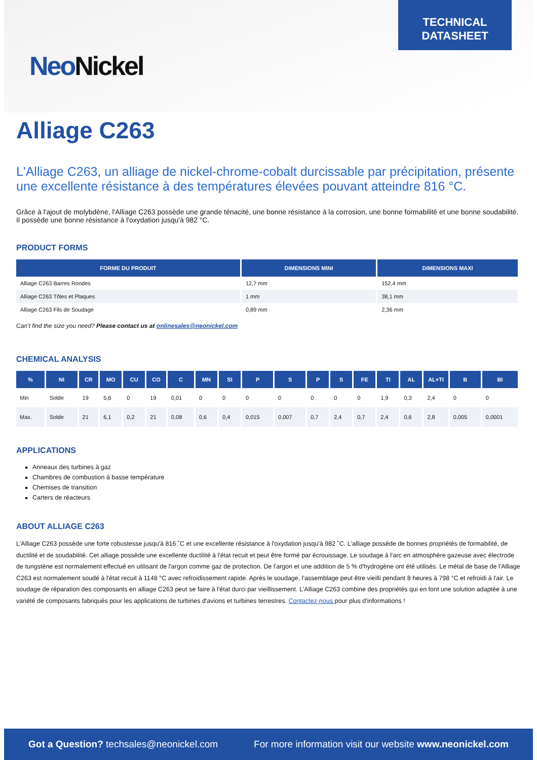Neo Nickel
TECHNICAL
DATASHEET
Alliage C263
L'Alliage C263, un alliage de nickel-chrome-cobalt durcissable par précipitation, présente une excellente résistance à des températures élevées pouvant atteindre 816 °C.
Grâce à l'ajout de molybdène, l'Alliage C263 possède une grande ténacité, une bonne résistance à la corrosion, une bonne formabilité et une bonne soudabilité. Il possède une bonne résistance à l'oxydation jusqu'à 982 °C.
PRODUCT FORMS
| FORME DU PRODUIT | DIMENSIONS MINI | DIMENSIONS MAXI |
| --- | --- | --- |
| Alliage C263 Barres Rondes | 12,7 mm | 152,4 mm |
| Alliage C263 Tôles et Plaques | 1 mm | 38,1 mm |
| Alliage C263 Fils de Soudage | 0,89 mm | 2,36 mm |
Can’t find the size you need? Please contact us at onlinesales@neonickel.com
CHEMICAL ANALYSIS
| % | NI | CR | MO | CU | CO | C | MN | SI | P | S | P | S | FE | TI | AL | AL+TI | B | BI |
| --- | --- | --- | --- | --- | --- | --- | --- | --- | --- | --- | --- | --- | --- | --- | --- | --- | --- | --- |
| Min | Solde | 19 | 5,6 | 0 | 19 | 0,01 | 0 | 0 | 0 | 0 | 0 | 0 | 0 | 1,9 | 0,3 | 2,4 | 0 | 0 |
| Max. | Solde | 21 | 6,1 | 0,2 | 21 | 0,08 | 0,6 | 0,4 | 0,015 | 0,007 | 0,7 | 2,4 | 0,7 | 2,4 | 0,6 | 2,8 | 0,005 | 0,0001 |
APPLICATIONS
Anneaux des turbines à gaz
Chambres de combustion à basse température
Chemises de transition
Carters de réacteurs
ABOUT ALLIAGE C263
L'Alliage C263 possède une forte robustesse jusqu'à 816 ˚C et une excellente résistance à l'oxydation jusqu'à 982 ˚C. L'alliage possède de bonnes propriétés de formabilité, de ductilité et de soudabilité. Cet alliage possède une excellente ductilité à l'état recuit et peut être formé par écrouissage. Le soudage à l'arc en atmosphère gazeuse avec électrode de tungstène est normalement effectué en utilisant de l'argon comme gaz de protection. De l'argon et une addition de 5 % d'hydrogène ont été utilisés. Le métal de base de l'Alliage C263 est normalement soudé à l'état recuit à 1148 °C avec refroidissement rapide. Après le soudage, l'assemblage peut être vieilli pendant 8 heures à 798 °C et refroidi à l'air. Le soudage de réparation des composants en alliage C263 peut se faire à l'état durci par vieillissement. L'Alliage C263 combine des propriétés qui en font une solution adaptée à une variété de composants fabriqués pour les applications de turbines d'avions et turbines terrestres. Contactez-nous pour plus d'informations !
Got a Question? techsales@neonickel.com For more information visit our website www.neonickel.com